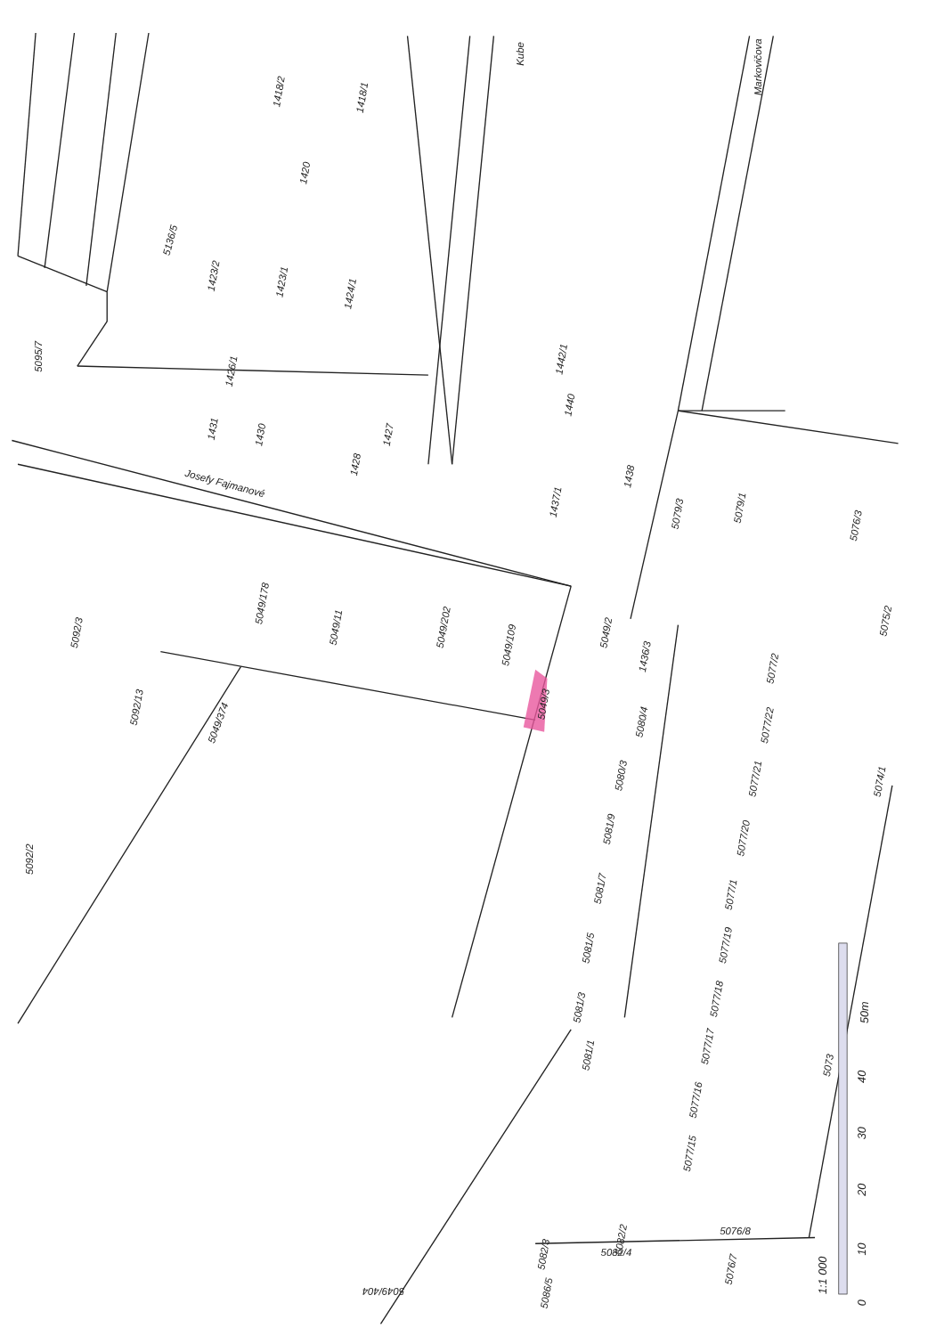5095/7
5136/5
1418/2
1418/1
1420
1423/2
1423/1
1424/1
1426/1
1431
1430
1427
1428
Markovičova
Kube
1440
1442/1
1438
1437/1
5079/3
5079/1
5076/3
5075/2
Josefy Fajmanové
5049/11
5049/178
5049/202
5049/109
5049/3
5049/2
1436/3
5080/4
5080/3
5081/9
5081/7
5081/5
5081/3
5081/1
5092/3
5092/13
5049/374
5092/2
5077/2
5077/22
5077/21
5077/20
5077/1
5077/19
5077/18
5077/17
5077/16
5077/15
5074/1
5073
5082/2
5076/8
5076/7
5082/3
5082/4
5049/404
5086/5
1:1 000
0
10
20
30
40
50m